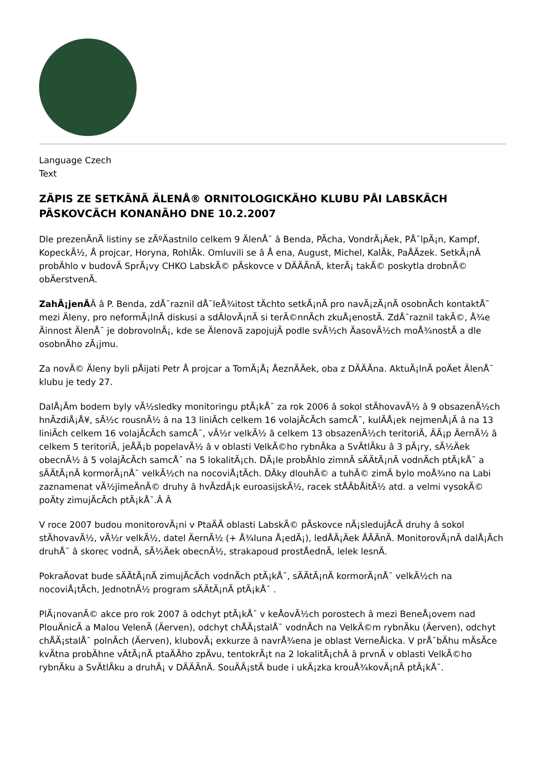Language Czech
Text
ZÃPIS ZE SETKÃNÃ ÄLENÅ® ORNITOLOGICKÃHO KLUBU PÅI LABSKÃCH PÃSKOVCÃCH KONANÃHO DNE 10.2.2007
Dle prezenÄnÃ listiny se zÃºÄastnilo celkem 9 ÄlenÅ¯ â Benda, PÃcha, VondrÃ¡Äek, PÅ¯lpÃ¡n, Kampf, KopeckÃ½, Å projcar, Horyna, RohlÃk. Omluvili se â Å ena, August, Michel, KalÃk, PaÅÃzek. SetkÃ¡nÃ probÄhlo v budovÄ SprÃ¡vy CHKO LabskÃ© pÃskovce v DÄÄÃnÄ, kterÃ¡ takÃ© poskytla drobnÃ© obÄerstvenÃ.
ZahÃ¡jenÃÂ â P. Benda, zdÅ¯raznil dÅ¯leÅ¾itost tÄchto setkÃ¡nÃ pro navÃ¡zÃ¡nÃ osobnÃch kontaktÅ¯ mezi Äleny, pro neformÃ¡lnÃ diskusi a sdÄlovÃ¡nÃ si terÃ©nnÃch zkuÅ¡enostÃ. ZdÅ¯raznil takÃ©, Å¾e Äinnost ÄlenÅ¯ je dobrovolnÃ¡, kde se Älenovã zapojujÃ podle svÃ½ch ÄasovÃ½ch moÅ¾nostÃ a dle osobnÃho zÃ¡jmu.
Za novÃ© Äleny byli pÅijati Petr Å projcar a TomÃ¡Å¡ ÅeznÃÄek, oba z DÄÄÃna. AktuÃ¡lnÃ poÄet ÄlenÅ¯ klubu je tedy 27.
DalÅ¡Ãm bodem byly vÃ½sledky monitoringu ptÃ¡kÅ¯ za rok 2006 â sokol stÄhovavÃ½ â 9 obsazenÃ½ch hnÃzdiÅ¡Å¥, sÃ½c rousnÃ½ â na 13 liniÃch celkem 16 volajÃcÃch samcÅ¯, kulÃÅ¡ek nejmenÅ¡Ã â na 13 liniÃch celkem 16 volajÃcÃch samcÅ¯, vÃ½r velkÃ½ â celkem 13 obsazenÃ½ch teritoriÃ, ÄÃ¡p ÄernÃ½ â celkem 5 teritoriÃ, jeÅÃ¡b popelavÃ½ â v oblasti VelkÃ©ho rybnÃka a SvÄtlÃku â 3 pÃ¡ry, sÃ½Äek obecnÃ½ â 5 volajÃcÃch samcÅ¯ na 5 lokalitÃ¡ch. DÃ¡le probÄhlo zimnÃ sÄÃtÃ¡nÃ vodnÃch ptÃ¡kÅ¯ a sÄÃtÃ¡nÃ kormorÃ¡nÅ¯ velkÃ½ch na nocoviÅ¡tÃch. DÃky dlouhÃ© a tuhÃ© zimÄ bylo moÅ¾no na Labi zaznamenat vÃ½jimeÄnÃ© druhy â hvÃzdÃ¡k euroasijskÃ½, racek stÅÃbÅitÃ½ atd. a velmi vysokÃ© poÄty zimujÃcÃch ptÃ¡kÅ¯.Â Â
V roce 2007 budou monitorovÃ¡ni v PtaÄÃ oblasti LabskÃ© pÃskovce nÃ¡sledujÃcÃ druhy â sokol stÄhovavÃ½, vÃ½r velkÃ½, datel ÄernÃ½ (+ Å¾luna Å¡edÃ¡), ledÅÃ¡Äek ÅÃÄnÃ. MonitorovÃ¡nÃ dalÅ¡Ãch druhÅ¯ â skorec vodnÃ, sÃ½Äek obecnÃ½, strakapoud prostÅednÃ, lelek lesnÃ.
PokraÄovat bude sÄÃtÃ¡nÃ zimujÃcÃch vodnÃch ptÃ¡kÅ¯, sÄÃtÃ¡nÃ kormorÃ¡nÅ¯ velkÃ½ch na nocoviÅ¡tÃch, JednotnÃ½ program sÄÃtÃ¡nÃ ptÃ¡kÅ¯ .
PlÃ¡novanÃ© akce pro rok 2007 â odchyt ptÃ¡kÅ¯ v keÅovÃ½ch porostech â mezi BeneÅ¡ovem nad PlouÄnicÃ a Malou VelenÃ (Äerven), odchyt chÅÃ¡stalÅ¯ vodnÃch na VelkÃ©m rybnÃku (Äerven), odchyt chÅÃ¡stalÅ¯ polnÃch (Äerven), klubovÃ¡ exkurze â navrÅ¾ena je oblast VerneÅicka. V prÅ¯bÄhu mÄsÃce kvÄtna probÄhne vÃtÃ¡nÃ ptaÄÃho zpÄvu, tentokrÃ¡t na 2 lokalitÃ¡chÂ â prvnÃ v oblasti VelkÃ©ho rybnÃku a SvÄtlÃku a druhÃ¡ v DÄÄÃnÄ. SouÄÃ¡stÃ bude i ukÃ¡zka krouÅ¾kovÃ¡nÃ ptÃ¡kÅ¯.